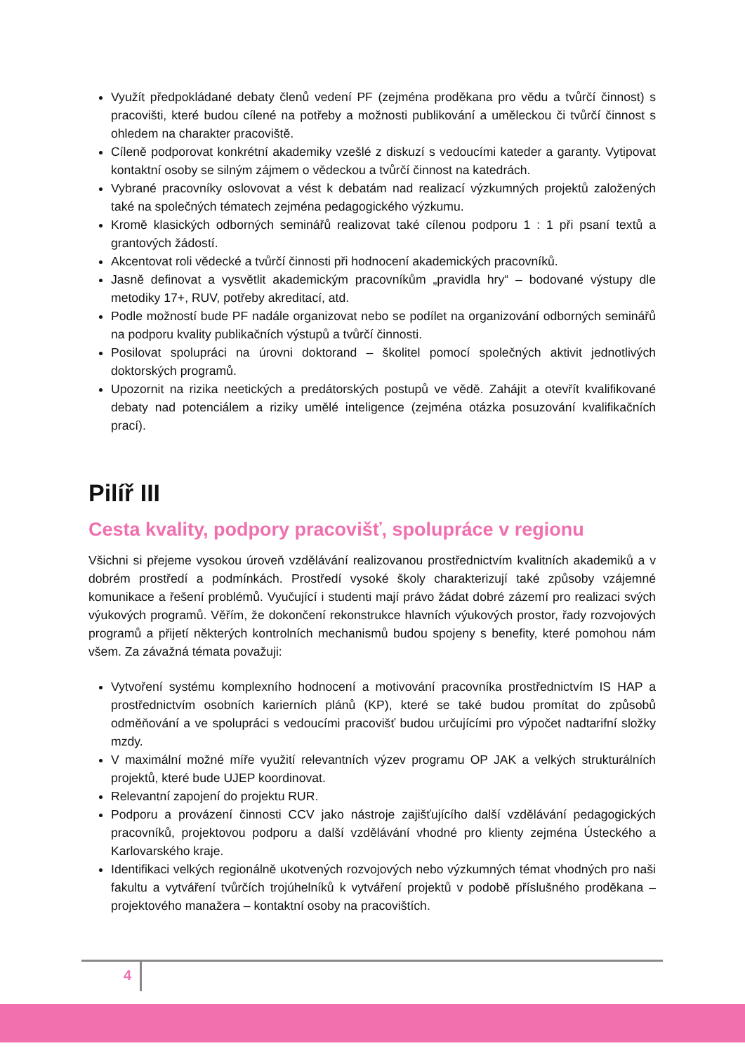Využít předpokládané debaty členů vedení PF (zejména proděkana pro vědu a tvůrčí činnost) s pracovišti, které budou cílené na potřeby a možnosti publikování a uměleckou či tvůrčí činnost s ohledem na charakter pracoviště.
Cíleně podporovat konkrétní akademiky vzešlé z diskuzí s vedoucími kateder a garanty. Vytipovat kontaktní osoby se silným zájmem o vědeckou a tvůrčí činnost na katedrách.
Vybrané pracovníky oslovovat a vést k debatám nad realizací výzkumných projektů založených také na společných tématech zejména pedagogického výzkumu.
Kromě klasických odborných seminářů realizovat také cílenou podporu 1 : 1 při psaní textů a grantových žádostí.
Akcentovat roli vědecké a tvůrčí činnosti při hodnocení akademických pracovníků.
Jasně definovat a vysvětlit akademickým pracovníkům „pravidla hry“ – bodované výstupy dle metodiky 17+, RUV, potřeby akreditací, atd.
Podle možností bude PF nadále organizovat nebo se podílet na organizování odborných seminářů na podporu kvality publikačních výstupů a tvůrčí činnosti.
Posilovat spolupráci na úrovni doktorand – školitel pomocí společných aktivit jednotlivých doktorských programů.
Upozornit na rizika neetických a predátorských postupů ve vědě. Zahájit a otevřít kvalifikované debaty nad potenciálem a riziky umělé inteligence (zejména otázka posuzování kvalifikačních prací).
Pilíř III
Cesta kvality, podpory pracovišť, spolupráce v regionu
Všichni si přejeme vysokou úroveň vzdělávání realizovanou prostřednictvím kvalitních akademiků a v dobrém prostředí a podmínkách. Prostředí vysoké školy charakterizují také způsoby vzájemné komunikace a řešení problémů. Vyučující i studenti mají právo žádat dobré zázemí pro realizaci svých výukových programů. Věřím, že dokončení rekonstrukce hlavních výukových prostor, řady rozvojových programů a přijetí některých kontrolních mechanismů budou spojeny s benefity, které pomohou nám všem. Za závažná témata považuji:
Vytvoření systému komplexního hodnocení a motivování pracovníka prostřednictvím IS HAP a prostřednictvím osobních karierních plánů (KP), které se také budou promítat do způsobů odměňování a ve spolupráci s vedoucími pracovišť budou určujícími pro výpočet nadtarifní složky mzdy.
V maximální možné míře využití relevantních výzev programu OP JAK a velkých strukturálních projektů, které bude UJEP koordinovat.
Relevantní zapojení do projektu RUR.
Podporu a provázení činnosti CCV jako nástroje zajišťujícího další vzdělávání pedagogických pracovníků, projektovou podporu a další vzdělávání vhodné pro klienty zejména Ústeckého a Karlovarského kraje.
Identifikaci velkých regionálně ukotvených rozvojových nebo výzkumných témat vhodných pro naši fakultu a vytváření tvůrčích trojúhelníků k vytváření projektů v podobě příslušného proděkana – projektového manažera – kontaktní osoby na pracovištích.
4